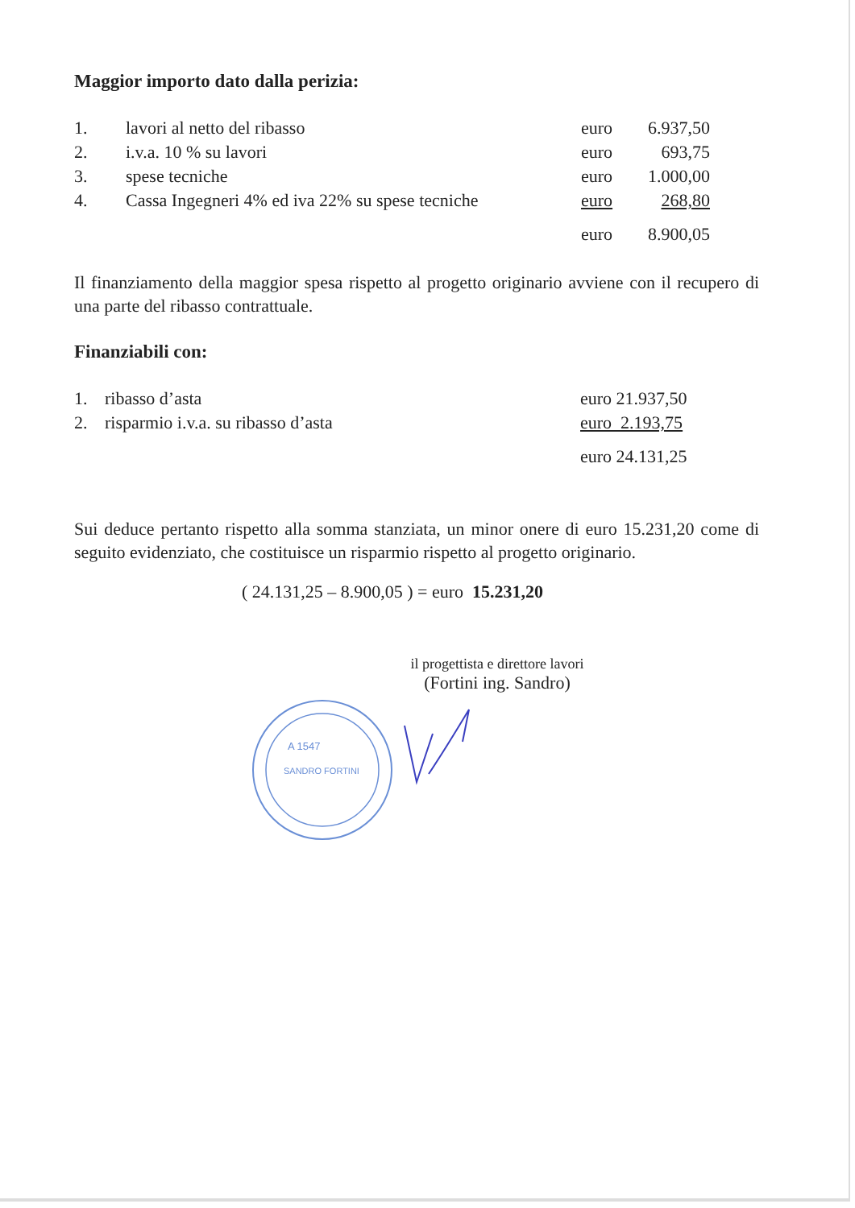Maggior importo dato dalla perizia:
| 1. | lavori al netto del ribasso | euro | 6.937,50 |
| 2. | i.v.a. 10 % su lavori | euro | 693,75 |
| 3. | spese tecniche | euro | 1.000,00 |
| 4. | Cassa Ingegneri 4% ed iva 22% su spese tecniche | euro | 268,80 |
| | | euro | 8.900,05 |
Il finanziamento della maggior spesa rispetto al progetto originario avviene con il recupero di una parte del ribasso contrattuale.
Finanziabili con:
| 1. | ribasso d’asta | euro 21.937,50 |
| 2. | risparmio i.v.a. su ribasso d’asta | euro 2.193,75 |
| | | euro 24.131,25 |
Sui deduce pertanto rispetto alla somma stanziata, un minor onere di euro 15.231,20 come di seguito evidenziato, che costituisce un risparmio rispetto al progetto originario.
( 24.131,25 – 8.900,05 ) = euro 15.231,20
il progettista e direttore lavori
(Fortini ing. Sandro)
A 1547
SANDRO FORTINI